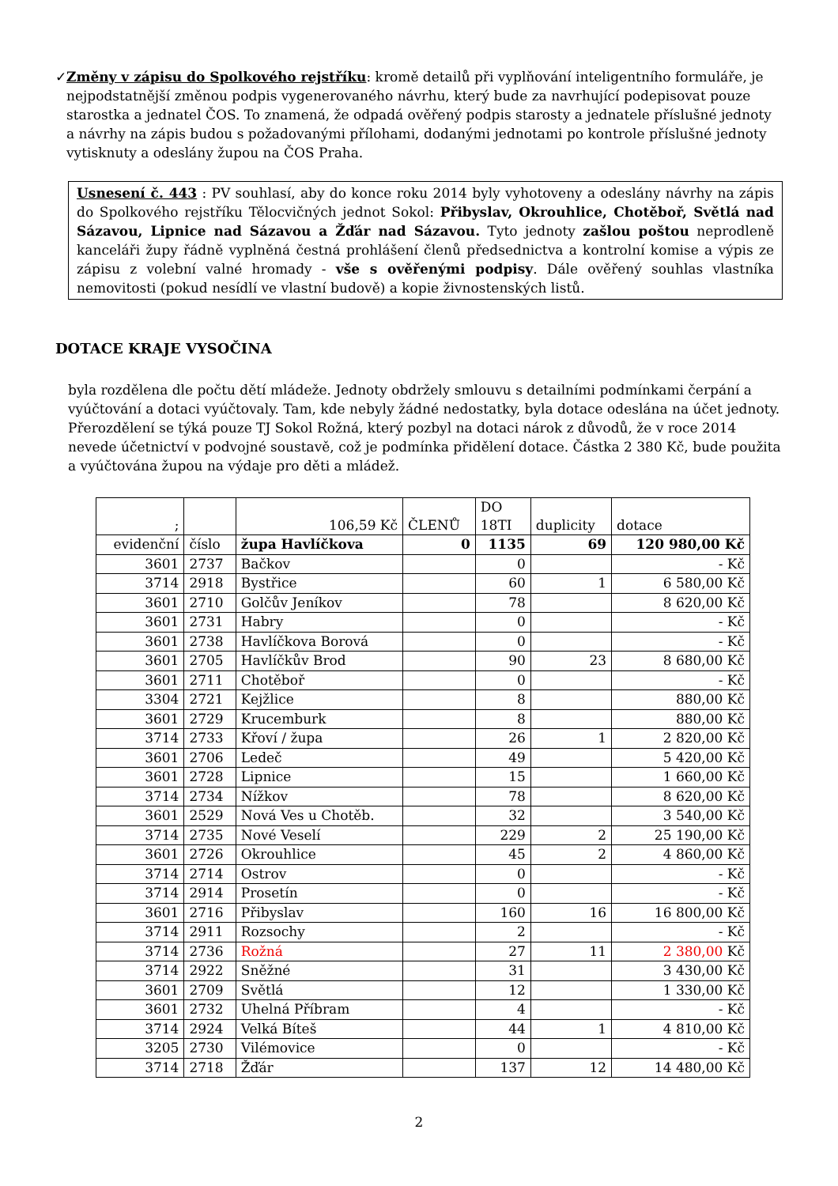✓ Změny v zápisu do Spolkového rejstříku: kromě detailů při vyplňování inteligentního formuláře, je nejpodstatnější změnou podpis vygenerovaného návrhu, který bude za navrhující podepisovat pouze starostka a jednatel ČOS. To znamená, že odpadá ověřený podpis starosty a jednatele příslušné jednoty a návrhy na zápis budou s požadovanými přílohami, dodanými jednotami po kontrole příslušné jednoty vytisknuty a odeslány župou na ČOS Praha.
Usnesení č. 443 : PV souhlasí, aby do konce roku 2014 byly vyhotoveny a odeslány návrhy na zápis do Spolkového rejstříku Tělocvičných jednot Sokol: Přibyslav, Okrouhlice, Chotěboř, Světlá nad Sázavou, Lipnice nad Sázavou a Žďár nad Sázavou. Tyto jednoty zašlou poštou neprodleně kanceláři župy řádně vyplněná čestná prohlášení členů předsednictva a kontrolní komise a výpis ze zápisu z volební valné hromady - vše s ověřenými podpisy. Dále ověřený souhlas vlastníka nemovitosti (pokud nesídlí ve vlastní budově) a kopie živnostenských listů.
DOTACE KRAJE VYSOČINA
byla rozdělena dle počtu dětí mládeže. Jednoty obdržely smlouvu s detailními podmínkami čerpání a vyúčtování a dotaci vyúčtovaly. Tam, kde nebyly žádné nedostatky, byla dotace odeslána na účet jednoty. Přerozdělení se týká pouze TJ Sokol Rožná, který pozbyl na dotaci nárok z důvodů, že v roce 2014 nevede účetnictví v podvojné soustavě, což je podmínka přidělení dotace. Částka 2 380 Kč, bude použita a vyúčtována župou na výdaje pro děti a mládež.
| ; | | 106,59 Kč | ČLENŮ | DO 18TI | duplicity | dotace |
| evidenční | číslo | župa Havlíčkova | 0 | 1135 | 69 | 120 980,00 Kč |
| 3601 | 2737 | Bačkov | | 0 | | - Kč |
| 3714 | 2918 | Bystřice | | 60 | 1 | 6 580,00 Kč |
| 3601 | 2710 | Golčův Jeníkov | | 78 | | 8 620,00 Kč |
| 3601 | 2731 | Habry | | 0 | | - Kč |
| 3601 | 2738 | Havlíčkova Borová | | 0 | | - Kč |
| 3601 | 2705 | Havlíčkův Brod | | 90 | 23 | 8 680,00 Kč |
| 3601 | 2711 | Chotěboř | | 0 | | - Kč |
| 3304 | 2721 | Kejžlice | | 8 | | 880,00 Kč |
| 3601 | 2729 | Krucemburk | | 8 | | 880,00 Kč |
| 3714 | 2733 | Křoví / župa | | 26 | 1 | 2 820,00 Kč |
| 3601 | 2706 | Ledeč | | 49 | | 5 420,00 Kč |
| 3601 | 2728 | Lipnice | | 15 | | 1 660,00 Kč |
| 3714 | 2734 | Nížkov | | 78 | | 8 620,00 Kč |
| 3601 | 2529 | Nová Ves u Chotěb. | | 32 | | 3 540,00 Kč |
| 3714 | 2735 | Nové Veselí | | 229 | 2 | 25 190,00 Kč |
| 3601 | 2726 | Okrouhlice | | 45 | 2 | 4 860,00 Kč |
| 3714 | 2714 | Ostrov | | 0 | | - Kč |
| 3714 | 2914 | Prosetín | | 0 | | - Kč |
| 3601 | 2716 | Přibyslav | | 160 | 16 | 16 800,00 Kč |
| 3714 | 2911 | Rozsochy | | 2 | | - Kč |
| 3714 | 2736 | Rožná | | 27 | 11 | 2 380,00 Kč |
| 3714 | 2922 | Sněžné | | 31 | | 3 430,00 Kč |
| 3601 | 2709 | Světlá | | 12 | | 1 330,00 Kč |
| 3601 | 2732 | Uhelná Příbram | | 4 | | - Kč |
| 3714 | 2924 | Velká Bíteš | | 44 | 1 | 4 810,00 Kč |
| 3205 | 2730 | Vilémovice | | 0 | | - Kč |
| 3714 | 2718 | Žďár | | 137 | 12 | 14 480,00 Kč |
2